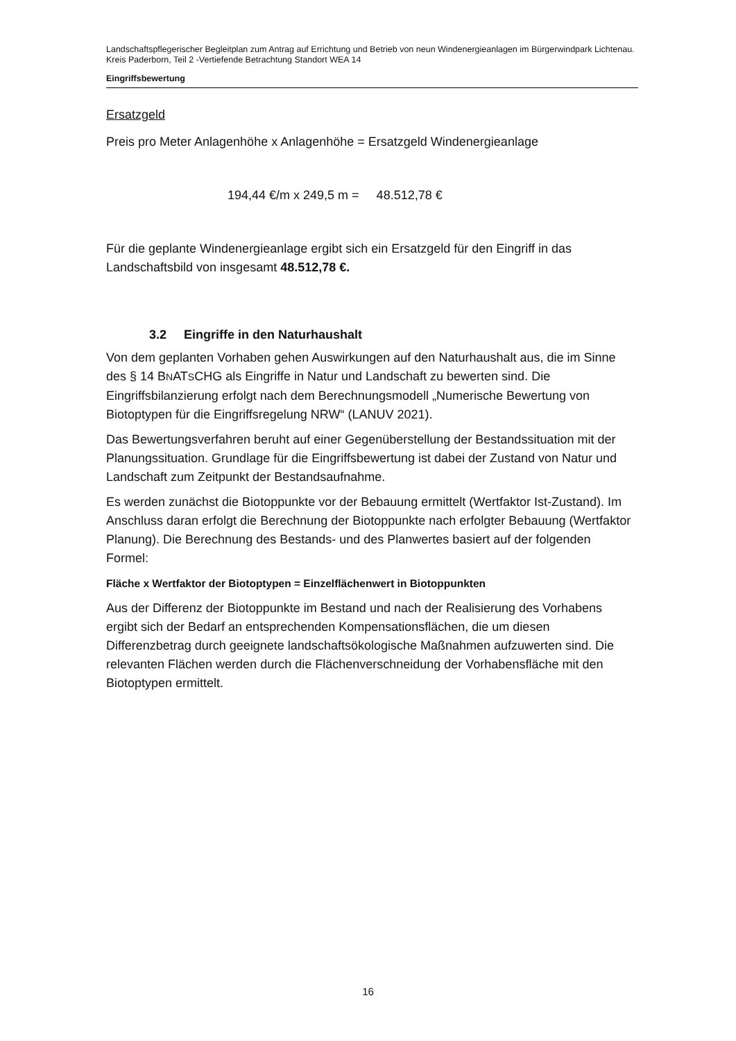Landschaftspflegerischer Begleitplan zum Antrag auf Errichtung und Betrieb von neun Windenergieanlagen im Bürgerwindpark Lichtenau. Kreis Paderborn, Teil 2 -Vertiefende Betrachtung Standort WEA 14
Eingriffsbewertung
Ersatzgeld
Preis pro Meter Anlagenhöhe x Anlagenhöhe = Ersatzgeld Windenergieanlage
194,44 €/m x 249,5 m = 48.512,78 €
Für die geplante Windenergieanlage ergibt sich ein Ersatzgeld für den Eingriff in das Landschaftsbild von insgesamt 48.512,78 €.
3.2 Eingriffe in den Naturhaushalt
Von dem geplanten Vorhaben gehen Auswirkungen auf den Naturhaushalt aus, die im Sinne des § 14 BNATSCHG als Eingriffe in Natur und Landschaft zu bewerten sind. Die Eingriffsbilanzierung erfolgt nach dem Berechnungsmodell „Numerische Bewertung von Biotoptypen für die Eingriffsregelung NRW“ (LANUV 2021).
Das Bewertungsverfahren beruht auf einer Gegenüberstellung der Bestandssituation mit der Planungssituation. Grundlage für die Eingriffsbewertung ist dabei der Zustand von Natur und Landschaft zum Zeitpunkt der Bestandsaufnahme.
Es werden zunächst die Biotoppunkte vor der Bebauung ermittelt (Wertfaktor Ist-Zustand). Im Anschluss daran erfolgt die Berechnung der Biotoppunkte nach erfolgter Bebauung (Wertfaktor Planung). Die Berechnung des Bestands- und des Planwertes basiert auf der folgenden Formel:
Fläche x Wertfaktor der Biotoptypen = Einzelflächenwert in Biotoppunkten
Aus der Differenz der Biotoppunkte im Bestand und nach der Realisierung des Vorhabens ergibt sich der Bedarf an entsprechenden Kompensationsflächen, die um diesen Differenzbetrag durch geeignete landschaftsökologische Maßnahmen aufzuwerten sind. Die relevanten Flächen werden durch die Flächenverschneidung der Vorhabensfläche mit den Biotoptypen ermittelt.
16